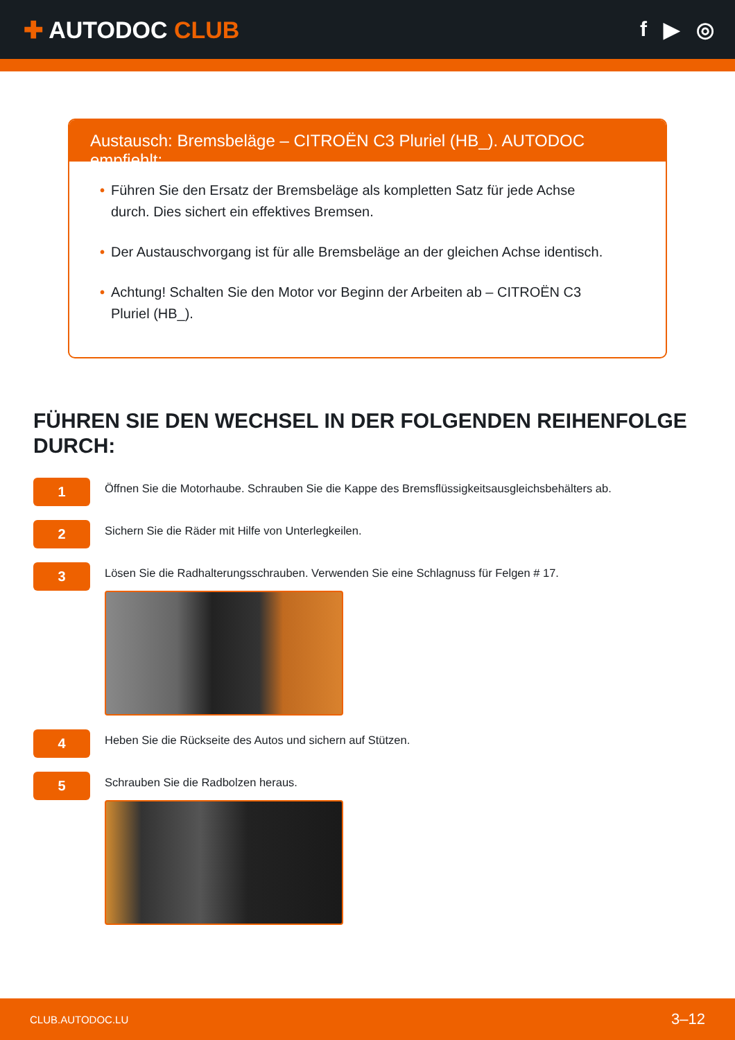✚ AUTODOC CLUB f ▶ ◎
Austausch: Bremsbeläge – CITROËN C3 Pluriel (HB_). AUTODOC empfiehlt:
• Führen Sie den Ersatz der Bremsbeläge als kompletten Satz für jede Achse durch. Dies sichert ein effektives Bremsen.
• Der Austauschvorgang ist für alle Bremsbeläge an der gleichen Achse identisch.
• Achtung! Schalten Sie den Motor vor Beginn der Arbeiten ab – CITROËN C3 Pluriel (HB_).
FÜHREN SIE DEN WECHSEL IN DER FOLGENDEN REIHENFOLGE DURCH:
1
Öffnen Sie die Motorhaube. Schrauben Sie die Kappe des Bremsflüssigkeitsausgleichsbehälters ab.
2
Sichern Sie die Räder mit Hilfe von Unterlegkeilen.
3
Lösen Sie die Radhalterungsschrauben. Verwenden Sie eine Schlagnuss für Felgen # 17.
4
Heben Sie die Rückseite des Autos und sichern auf Stützen.
5
Schrauben Sie die Radbolzen heraus.
CLUB.AUTODOC.LU 3–12